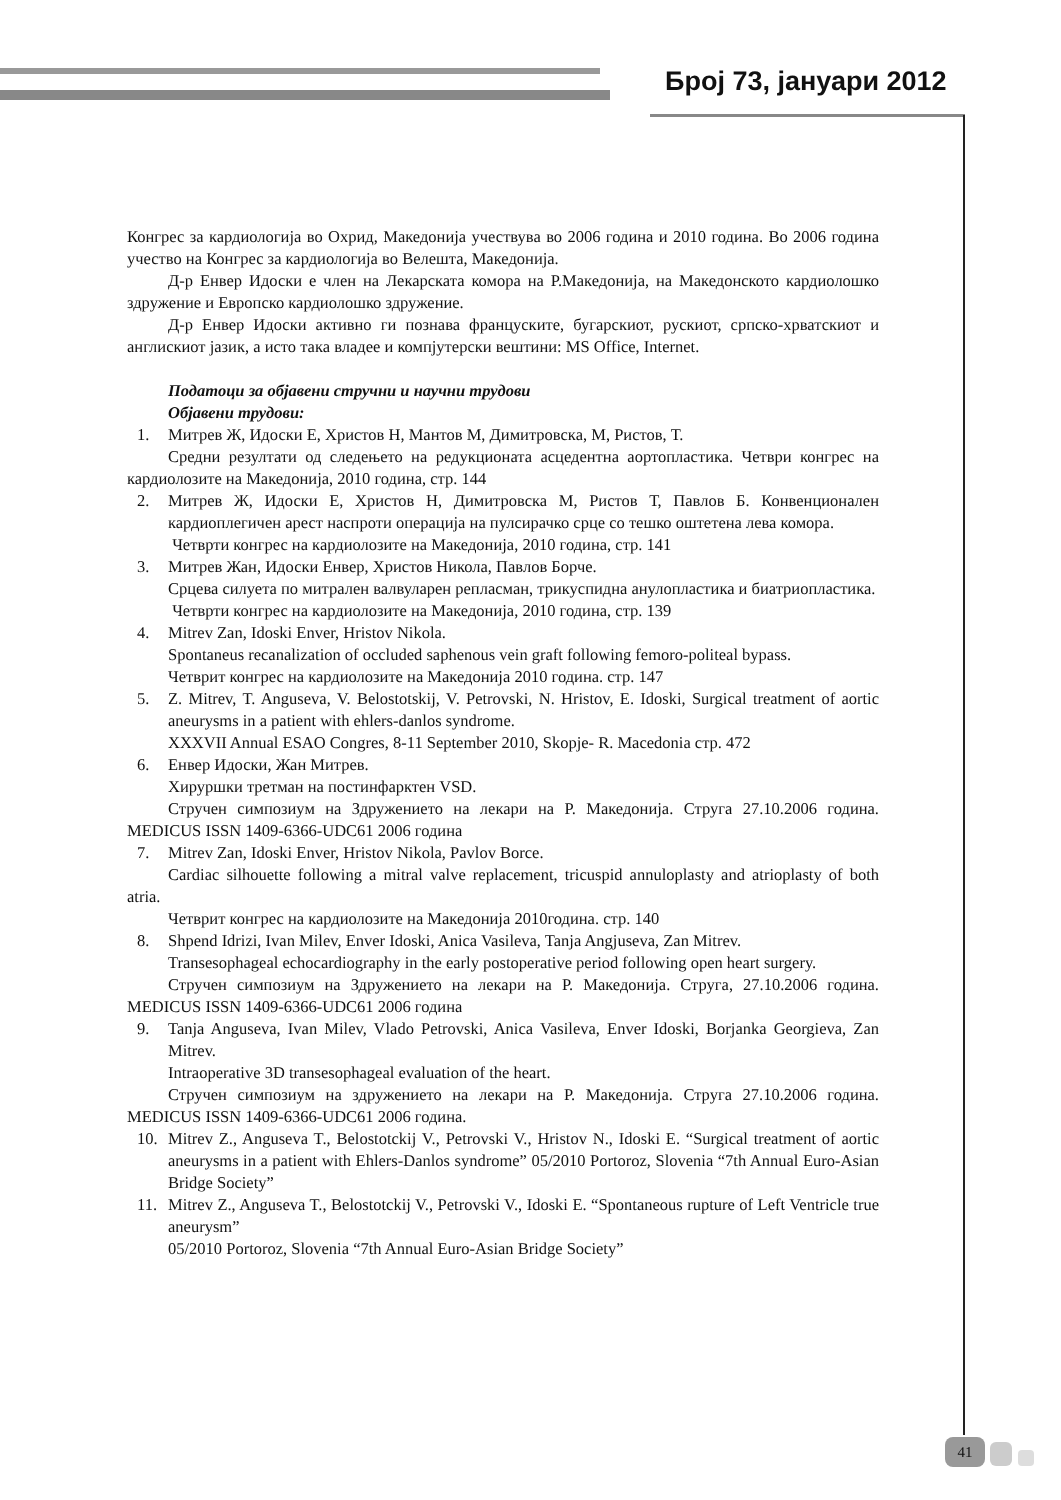Број 73, јануари 2012
Конгрес за кардиологија во Охрид, Македонија учествува во 2006 година и 2010 година. Во 2006 година учество на Конгрес за кардиологија во Велешта, Македонија.
Д-р Енвер Идоски е член на Лекарската комора на Р.Македонија, на Македонското кардиолошко здружение и Европско кардиолошко здружение.
Д-р Енвер Идоски активно ги познава француските, бугарскиот, рускиот, српско-хрватскиот и англискиот јазик, а исто така владее и компјутерски вештини: MS Office, Internet.
Податоци за објавени стручни и научни трудови
Објавени трудови:
1. Митрев Ж, Идоски Е, Христов Н, Мантов М, Димитровска, М, Ристов, Т.
Средни резултати од следењето на редукционата асцедентна аортопластика. Четври конгрес на кардиолозите на Македонија, 2010 година, стр. 144
2. Митрев Ж, Идоски Е, Христов Н, Димитровска М, Ристов Т, Павлов Б. Конвенционален кардиоплегичен арест наспроти операција на пулсирачко срце со тешко оштетена лева комора.
Четврти конгрес на кардиолозите на Македонија, 2010 година, стр. 141
3. Митрев Жан, Идоски Енвер, Христов Никола, Павлов Борче.
Срцева силуета по митрален валвуларен репласман, трикуспидна анулопластика и биатриопластика.
Четврти конгрес на кардиолозите на Македонија, 2010 година, стр. 139
4. Mitrev Zan, Idoski Enver, Hristov Nikola.
Spontaneus recanalization of occluded saphenous vein graft following femoro-politeal bypass.
Четврит конгрес на кардиолозите на Македонија 2010 година. стр. 147
5. Z. Mitrev, T. Anguseva, V. Belostotskij, V. Petrovski, N. Hristov, E. Idoski, Surgical treatment of aortic aneurysms in a patient with ehlers-danlos syndrome.
XXXVII Annual ESAO Congres, 8-11 September 2010, Skopje- R. Macedonia стр. 472
6. Енвер Идоски, Жан Митрев.
Хируршки третман на постинфарктен VSD.
Стручен симпозиум на Здружението на лекари на Р. Македонија. Струга 27.10.2006 година. MEDICUS ISSN 1409-6366-UDC61 2006 година
7. Mitrev Zan, Idoski Enver, Hristov Nikola, Pavlov Borce.
Cardiac silhouette following a mitral valve replacement, tricuspid annuloplasty and atrioplasty of both atria.
Четврит конгрес на кардиолозите на Македонија 2010година. стр. 140
8. Shpend Idrizi, Ivan Milev, Enver Idoski, Anica Vasileva, Tanja Angjuseva, Zan Mitrev.
Transesophageal echocardiography in the early postoperative period following open heart surgery.
Стручен симпозиум на Здружението на лекари на Р. Македонија. Струга, 27.10.2006 година. MEDICUS ISSN 1409-6366-UDC61 2006 година
9. Tanja Anguseva, Ivan Milev, Vlado Petrovski, Anica Vasileva, Enver Idoski, Borjanka Georgieva, Zan Mitrev.
Intraoperative 3D transesophageal evaluation of the heart.
Стручен симпозиум на здружението на лекари на Р. Македонија. Струга 27.10.2006 година. MEDICUS ISSN 1409-6366-UDC61 2006 година.
10. Mitrev Z., Anguseva T., Belostotckij V., Petrovski V., Hristov N., Idoski E. “Surgical treatment of aortic aneurysms in a patient with Ehlers-Danlos syndrome” 05/2010 Portoroz, Slovenia “7th Annual Euro-Asian Bridge Society”
11. Mitrev Z., Anguseva T., Belostotckij V., Petrovski V., Idoski E. “Spontaneous rupture of Left Ventricle true aneurysm”
05/2010 Portoroz, Slovenia “7th Annual Euro-Asian Bridge Society”
41